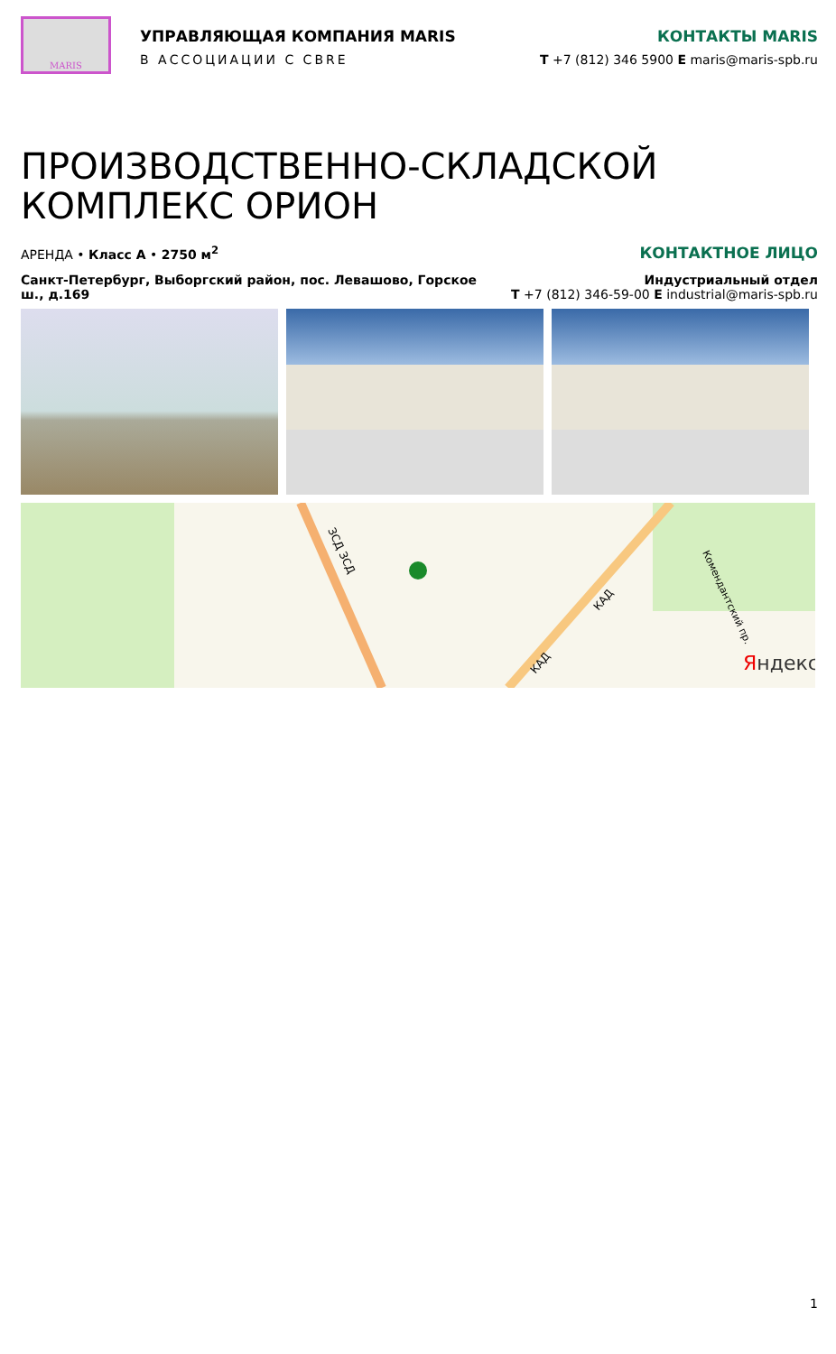MARIS
УПРАВЛЯЮЩАЯ КОМПАНИЯ MARIS
В АССОЦИАЦИИ С CBRE
КОНТАКТЫ MARIS
T +7 (812) 346 5900 E maris@maris-spb.ru
ПРОИЗВОДСТВЕННО-СКЛАДСКОЙ КОМПЛЕКС ОРИОН
АРЕНДА • Класс А • 2750 м<sup>2</sup>
КОНТАКТНОЕ ЛИЦО
Санкт-Петербург, Выборгский район, пос. Левашово, Горское ш., д.169
Индустриальный отдел
T +7 (812) 346-59-00 E industrial@maris-spb.ru
ЗСД ЗСД
КАД
КАД
Комендантский пр.
Яндекс
1